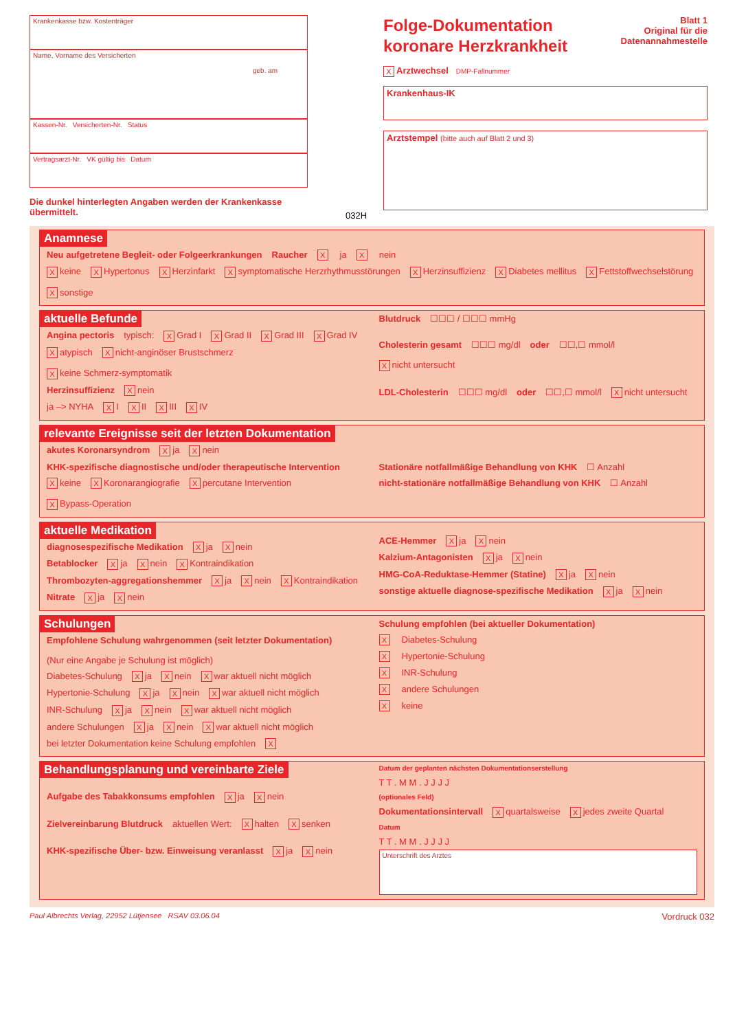Krankenkasse bzw. Kostenträger
Name, Vorname des Versicherten
geb. am
Kassen-Nr. Versicherten-Nr. Status
Vertragsarzt-Nr. VK gültig bis Datum
Die dunkel hinterlegten Angaben werden der Krankenkasse übermittelt.
Folge-Dokumentation
koronare Herzkrankheit
Blatt 1
Original für die
Datenannahmestelle
X Arztwechsel DMP-Fallnummer
Krankenhaus-IK
Arztstempel (bitte auch auf Blatt 2 und 3)
032H
Anamnese
Neu aufgetretene Begleit- oder Folgeerkrankungen Raucher X ja X nein
Xkeine X Hypertonus X Herzinfarkt X symptomatische Herzrhythmusstörungen X Herzinsuffizienz X Diabetes mellitus X Fettstoffwechselstörung X sonstige
aktuelle Befunde
Angina pectoris typisch: X Grad I X Grad II X Grad III X Grad IV
Xatypisch X nicht-anginöser Brustschmerz X keine Schmerz-symptomatik
Herzinsuffizienz X nein
ja –> NYHA X I X II X III X IV
Blutdruck ☐☐☐ / ☐☐☐ mmHg
Cholesterin gesamt ☐☐☐ mg/dl oder ☐☐,☐ mmol/l X nicht untersucht
LDL-Cholesterin ☐☐☐ mg/dl oder ☐☐,☐ mmol/l X nicht untersucht
relevante Ereignisse seit der letzten Dokumentation
akutes Koronarsyndrom X ja X nein
KHK-spezifische diagnostische und/oder therapeutische Intervention
Xkeine X Koronarangiografie X percutane Intervention X Bypass-Operation
Stationäre notfallmäßige Behandlung von KHK ☐ Anzahl
nicht-stationäre notfallmäßige Behandlung von KHK ☐ Anzahl
aktuelle Medikation
diagnosespezifische Medikation X ja X nein
Betablocker X ja X nein X Kontraindikation
Thrombozyten-aggregationshemmer X ja X nein X Kontraindikation
Nitrate X ja X nein
ACE-Hemmer X ja X nein
Kalzium-Antagonisten X ja X nein
HMG-CoA-Reduktase-Hemmer (Statine) X ja X nein
sonstige aktuelle diagnose-spezifische Medikation X ja X nein
Schulungen
Empfohlene Schulung wahrgenommen (seit letzter Dokumentation) (Nur eine Angabe je Schulung ist möglich)
Diabetes-Schulung X ja X nein X war aktuell nicht möglich
Hypertonie-Schulung X ja X nein X war aktuell nicht möglich
INR-Schulung X ja X nein X war aktuell nicht möglich
andere Schulungen X ja X nein X war aktuell nicht möglich
bei letzter Dokumentation keine Schulung empfohlen X
Schulung empfohlen (bei aktueller Dokumentation)
X Diabetes-Schulung
X Hypertonie-Schulung
X INR-Schulung
Xandere Schulungen
Xkeine
Behandlungsplanung und vereinbarte Ziele
Aufgabe des Tabakkonsums empfohlen X ja X nein
Zielvereinbarung Blutdruck aktuellen Wert: X halten X senken
KHK-spezifische Über- bzw. Einweisung veranlasst X ja X nein
Datum der geplanten nächsten Dokumentationserstellung
T T . M M . J J J J
(optionales Feld)
Dokumentationsintervall X quartalsweise X jedes zweite Quartal
Datum
T T . M M . J J J J
Unterschrift des Arztes
Paul Albrechts Verlag, 22952 Lütjensee RSAV 03.06.04 Vordruck 032